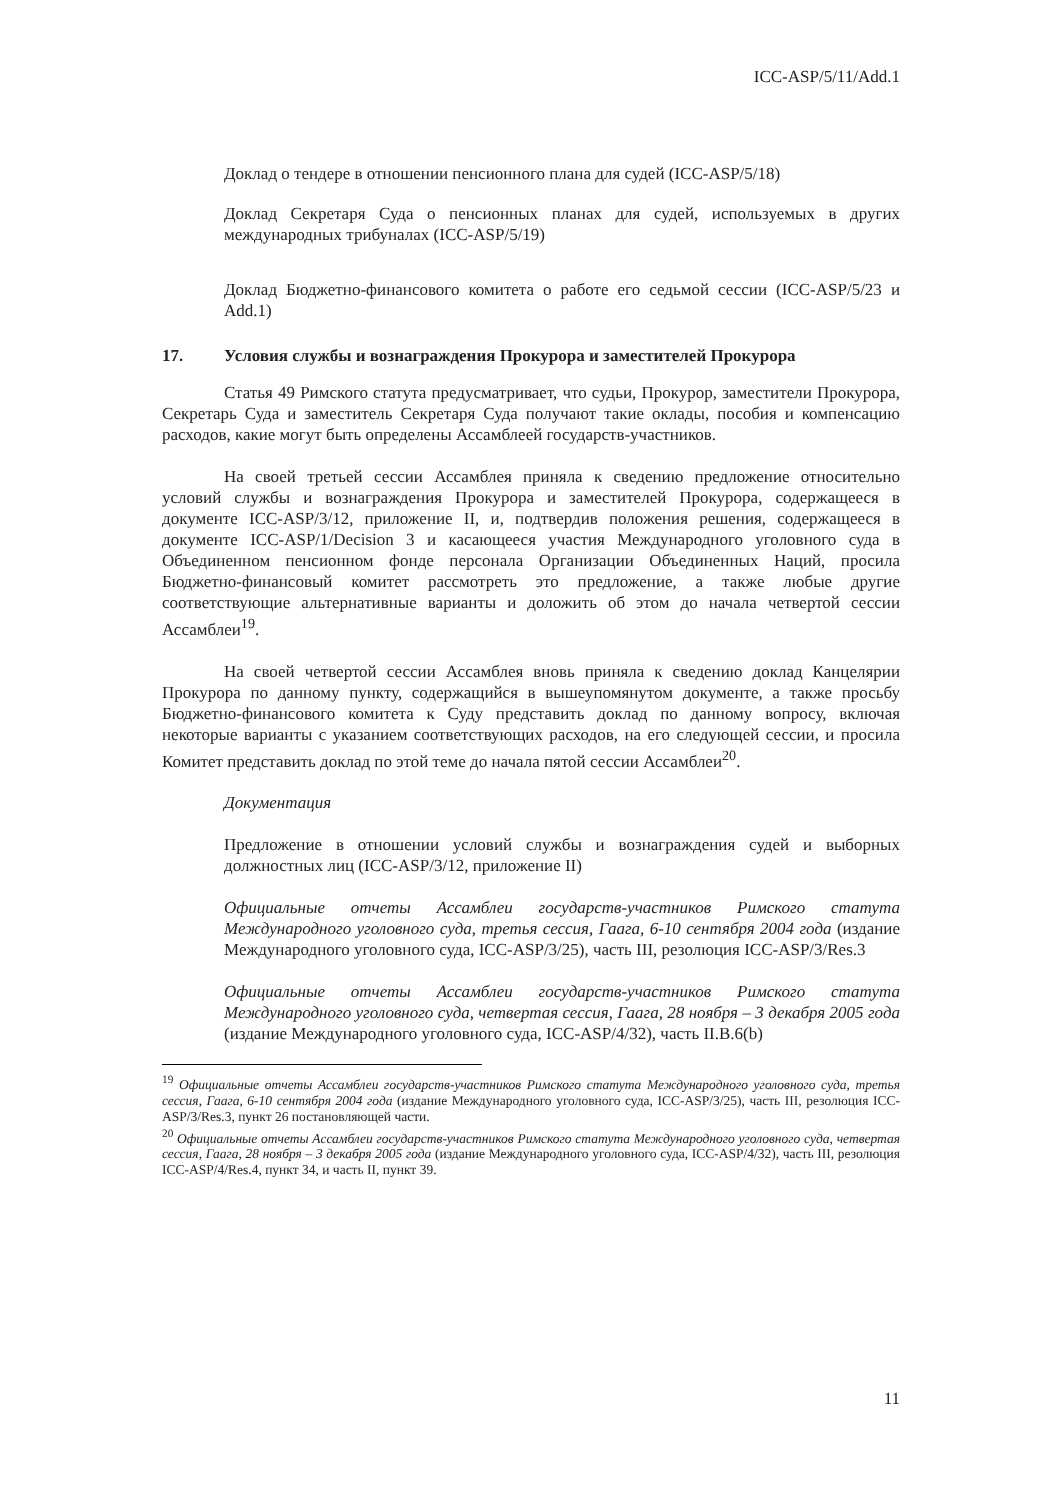ICC-ASP/5/11/Add.1
Доклад о тендере в отношении пенсионного плана для судей (ICC-ASP/5/18)
Доклад Секретаря Суда о пенсионных планах для судей, используемых в других международных трибуналах (ICC-ASP/5/19)
Доклад Бюджетно-финансового комитета о работе его седьмой сессии (ICC-ASP/5/23 и Add.1)
17. Условия службы и вознаграждения Прокурора и заместителей Прокурора
Статья 49 Римского статута предусматривает, что судьи, Прокурор, заместители Прокурора, Секретарь Суда и заместитель Секретаря Суда получают такие оклады, пособия и компенсацию расходов, какие могут быть определены Ассамблеей государств-участников.
На своей третьей сессии Ассамблея приняла к сведению предложение относительно условий службы и вознаграждения Прокурора и заместителей Прокурора, содержащееся в документе ICC-ASP/3/12, приложение II, и, подтвердив положения решения, содержащееся в документе ICC-ASP/1/Decision 3 и касающееся участия Международного уголовного суда в Объединенном пенсионном фонде персонала Организации Объединенных Наций, просила Бюджетно-финансовый комитет рассмотреть это предложение, а также любые другие соответствующие альтернативные варианты и доложить об этом до начала четвертой сессии Ассамблеи<sup>19</sup>.
На своей четвертой сессии Ассамблея вновь приняла к сведению доклад Канцелярии Прокурора по данному пункту, содержащийся в вышеупомянутом документе, а также просьбу Бюджетно-финансового комитета к Суду представить доклад по данному вопросу, включая некоторые варианты с указанием соответствующих расходов, на его следующей сессии, и просила Комитет представить доклад по этой теме до начала пятой сессии Ассамблеи<sup>20</sup>.
Документация
Предложение в отношении условий службы и вознаграждения судей и выборных должностных лиц (ICC-ASP/3/12, приложение II)
Официальные отчеты Ассамблеи государств-участников Римского статута Международного уголовного суда, третья сессия, Гаага, 6-10 сентября 2004 года (издание Международного уголовного суда, ICC-ASP/3/25), часть III, резолюция ICC-ASP/3/Res.3
Официальные отчеты Ассамблеи государств-участников Римского статута Международного уголовного суда, четвертая сессия, Гаага, 28 ноября – 3 декабря 2005 года (издание Международного уголовного суда, ICC-ASP/4/32), часть II.B.6(b)
<sup>19</sup> Официальные отчеты Ассамблеи государств-участников Римского статута Международного уголовного суда, третья сессия, Гаага, 6-10 сентября 2004 года (издание Международного уголовного суда, ICC-ASP/3/25), часть III, резолюция ICC-ASP/3/Res.3, пункт 26 постановляющей части.
<sup>20</sup> Официальные отчеты Ассамблеи государств-участников Римского статута Международного уголовного суда, четвертая сессия, Гаага, 28 ноября – 3 декабря 2005 года (издание Международного уголовного суда, ICC-ASP/4/32), часть III, резолюция ICC-ASP/4/Res.4, пункт 34, и часть II, пункт 39.
11